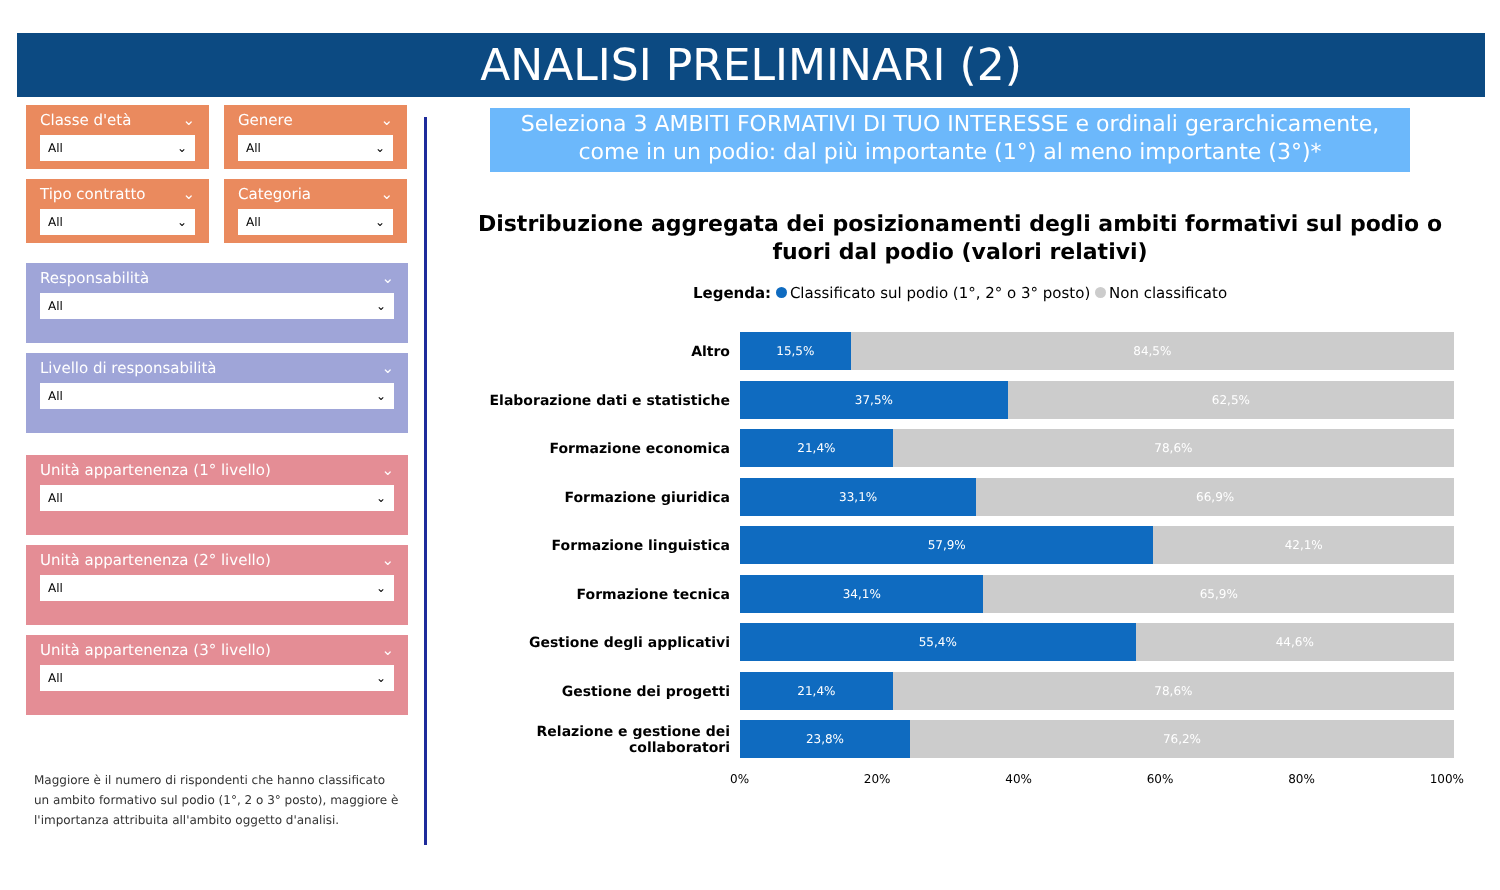ANALISI PRELIMINARI (2)
Classe d'età ⌄
All ⌄
Genere ⌄
All ⌄
Tipo contratto ⌄
All ⌄
Categoria ⌄
All ⌄
Responsabilità ⌄
All ⌄
Livello di responsabilità ⌄
All ⌄
Unità appartenenza (1° livello) ⌄
All ⌄
Unità appartenenza (2° livello) ⌄
All ⌄
Unità appartenenza (3° livello) ⌄
All ⌄
Maggiore è il numero di rispondenti che hanno classificato un ambito formativo sul podio (1°, 2 o 3° posto), maggiore è l'importanza attribuita all'ambito oggetto d'analisi.
Seleziona 3 AMBITI FORMATIVI DI TUO INTERESSE e ordinali gerarchicamente, come in un podio: dal più importante (1°) al meno importante (3°)*
Distribuzione aggregata dei posizionamenti degli ambiti formativi sul podio o fuori dal podio (valori relativi)
Legenda: Classificato sul podio (1°, 2° o 3° posto) Non classificato
Altro
15,5% 84,5%
Elaborazione dati e statistiche
37,5% 62,5%
Formazione economica
21,4% 78,6%
Formazione giuridica
33,1% 66,9%
Formazione linguistica
57,9% 42,1%
Formazione tecnica
34,1% 65,9%
Gestione degli applicativi
55,4% 44,6%
Gestione dei progetti
21,4% 78,6%
Relazione e gestione dei collaboratori
23,8% 76,2%
0% 20% 40% 60% 80% 100%